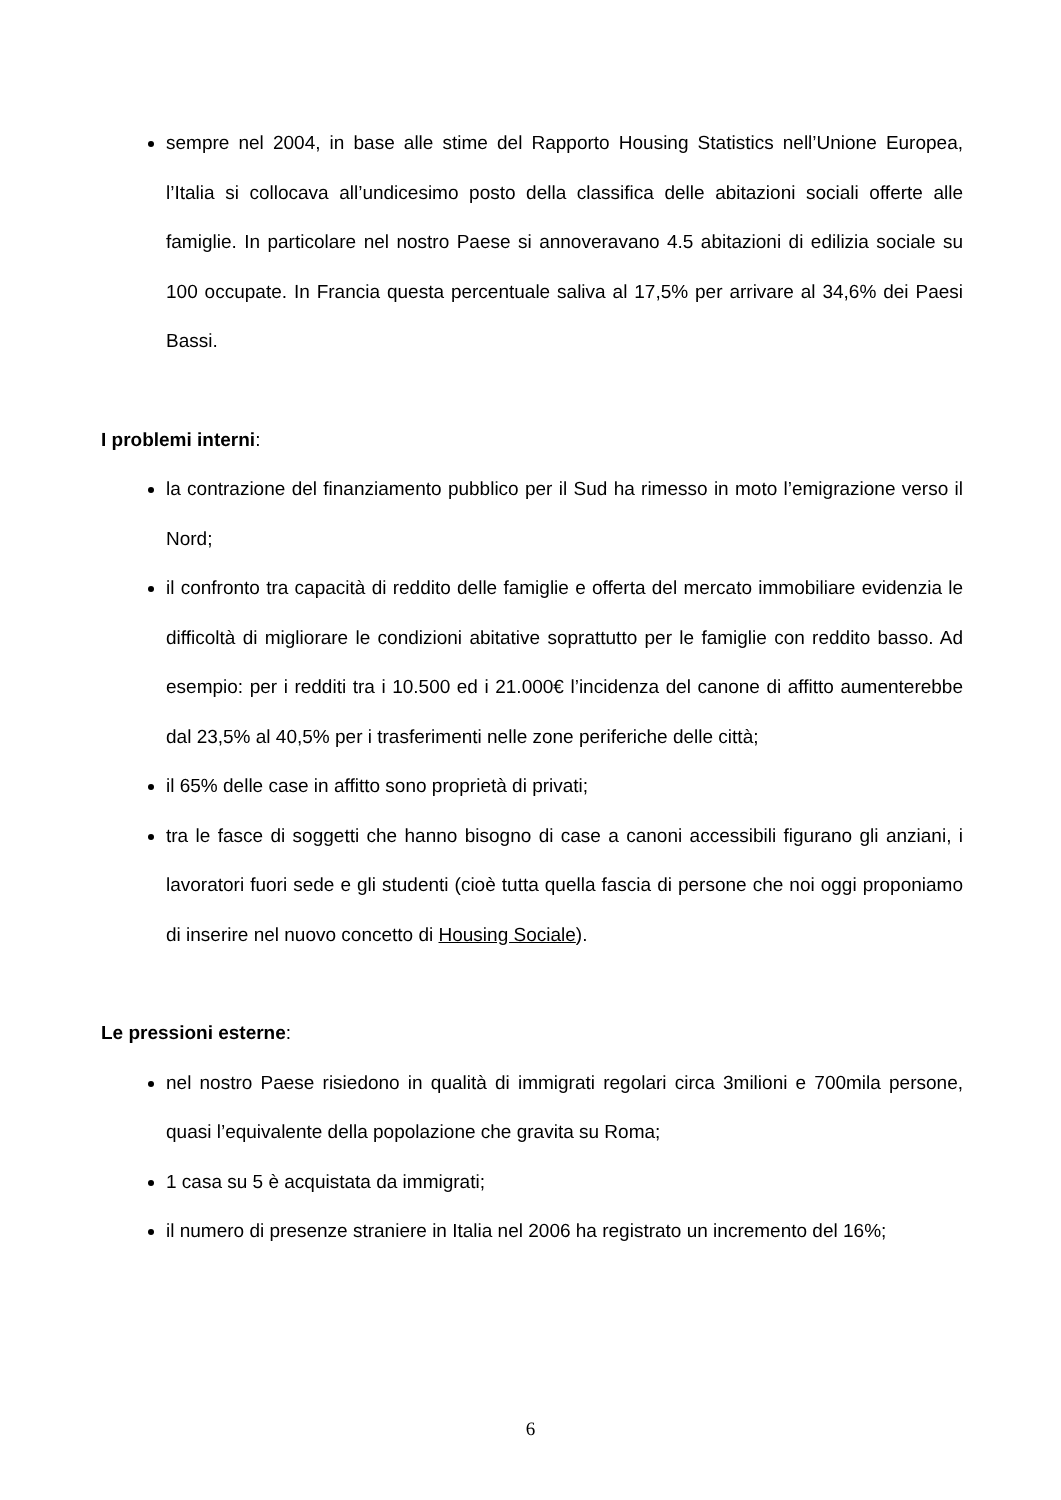sempre nel 2004, in base alle stime del Rapporto Housing Statistics nell’Unione Europea, l’Italia si collocava all’undicesimo posto della classifica delle abitazioni sociali offerte alle famiglie. In particolare nel nostro Paese si annoveravano 4.5 abitazioni di edilizia sociale su 100 occupate. In Francia questa percentuale saliva al 17,5% per arrivare al 34,6% dei Paesi Bassi.
I problemi interni:
la contrazione del finanziamento pubblico per il Sud ha rimesso in moto l’emigrazione verso il Nord;
il confronto tra capacità di reddito delle famiglie e offerta del mercato immobiliare evidenzia le difficoltà di migliorare le condizioni abitative soprattutto per le famiglie con reddito basso. Ad esempio: per i redditi tra i 10.500 ed i 21.000€ l’incidenza del canone di affitto aumenterebbe dal 23,5% al 40,5% per i trasferimenti nelle zone periferiche delle città;
il 65% delle case in affitto sono proprietà di privati;
tra le fasce di soggetti che hanno bisogno di case a canoni accessibili figurano gli anziani, i lavoratori fuori sede e gli studenti (cioè tutta quella fascia di persone che noi oggi proponiamo di inserire nel nuovo concetto di Housing Sociale).
Le pressioni esterne:
nel nostro Paese risiedono in qualità di immigrati regolari circa 3milioni e 700mila persone, quasi l’equivalente della popolazione che gravita su Roma;
1 casa su 5 è acquistata da immigrati;
il numero di presenze straniere in Italia nel 2006 ha registrato un incremento del 16%;
6